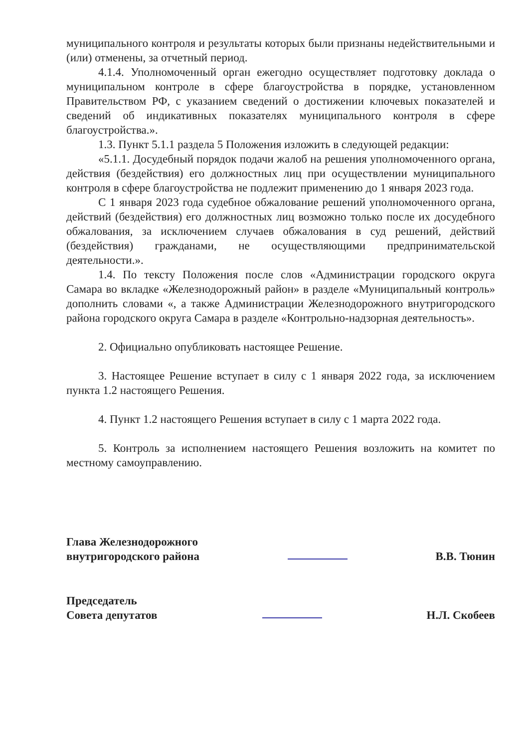муниципального контроля и результаты которых были признаны недействительными и (или) отменены, за отчетный период.
4.1.4. Уполномоченный орган ежегодно осуществляет подготовку доклада о муниципальном контроле в сфере благоустройства в порядке, установленном Правительством РФ, с указанием сведений о достижении ключевых показателей и сведений об индикативных показателях муниципального контроля в сфере благоустройства.».
1.3. Пункт 5.1.1 раздела 5 Положения изложить в следующей редакции:
«5.1.1. Досудебный порядок подачи жалоб на решения уполномоченного органа, действия (бездействия) его должностных лиц при осуществлении муниципального контроля в сфере благоустройства не подлежит применению до 1 января 2023 года.
С 1 января 2023 года судебное обжалование решений уполномоченного органа, действий (бездействия) его должностных лиц возможно только после их досудебного обжалования, за исключением случаев обжалования в суд решений, действий (бездействия) гражданами, не осуществляющими предпринимательской деятельности.».
1.4. По тексту Положения после слов «Администрации городского округа Самара во вкладке «Железнодорожный район» в разделе «Муниципальный контроль» дополнить словами «, а также Администрации Железнодорожного внутригородского района городского округа Самара в разделе «Контрольно-надзорная деятельность».
2. Официально опубликовать настоящее Решение.
3. Настоящее Решение вступает в силу с 1 января 2022 года, за исключением пункта 1.2 настоящего Решения.
4. Пункт 1.2 настоящего Решения вступает в силу с 1 марта 2022 года.
5. Контроль за исполнением настоящего Решения возложить на комитет по местному самоуправлению.
Глава Железнодорожного
внутригородского района
В.В. Тюнин
Председатель
Совета депутатов
Н.Л. Скобеев